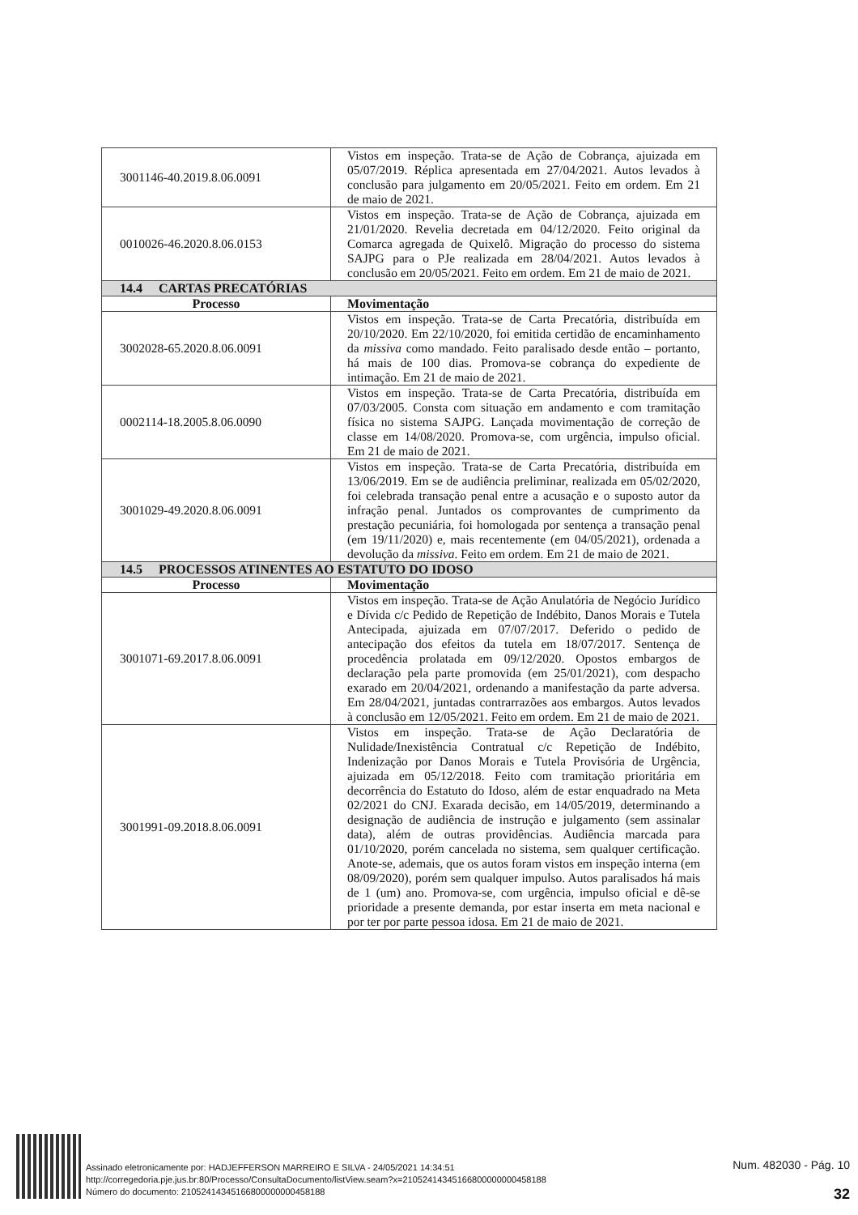| 3001146-40.2019.8.06.0091 | Vistos em inspeção. Trata-se de Ação de Cobrança, ajuizada em 05/07/2019. Réplica apresentada em 27/04/2021. Autos levados à conclusão para julgamento em 20/05/2021. Feito em ordem. Em 21 de maio de 2021. |
| 0010026-46.2020.8.06.0153 | Vistos em inspeção. Trata-se de Ação de Cobrança, ajuizada em 21/01/2020. Revelia decretada em 04/12/2020. Feito original da Comarca agregada de Quixelô. Migração do processo do sistema SAJPG para o PJe realizada em 28/04/2021. Autos levados à conclusão em 20/05/2021. Feito em ordem. Em 21 de maio de 2021. |
| 14.4 CARTAS PRECATÓRIAS | |
| Processo | Movimentação |
| 3002028-65.2020.8.06.0091 | Vistos em inspeção. Trata-se de Carta Precatória, distribuída em 20/10/2020. Em 22/10/2020, foi emitida certidão de encaminhamento da missiva como mandado. Feito paralisado desde então – portanto, há mais de 100 dias. Promova-se cobrança do expediente de intimação. Em 21 de maio de 2021. |
| 0002114-18.2005.8.06.0090 | Vistos em inspeção. Trata-se de Carta Precatória, distribuída em 07/03/2005. Consta com situação em andamento e com tramitação física no sistema SAJPG. Lançada movimentação de correção de classe em 14/08/2020. Promova-se, com urgência, impulso oficial. Em 21 de maio de 2021. |
| 3001029-49.2020.8.06.0091 | Vistos em inspeção. Trata-se de Carta Precatória, distribuída em 13/06/2019. Em se de audiência preliminar, realizada em 05/02/2020, foi celebrada transação penal entre a acusação e o suposto autor da infração penal. Juntados os comprovantes de cumprimento da prestação pecuniária, foi homologada por sentença a transação penal (em 19/11/2020) e, mais recentemente (em 04/05/2021), ordenada a devolução da missiva . Feito em ordem. Em 21 de maio de 2021. |
| 14.5 PROCESSOS ATINENTES AO ESTATUTO DO IDOSO | |
| Processo | Movimentação |
| 3001071-69.2017.8.06.0091 | Vistos em inspeção. Trata-se de Ação Anulatória de Negócio Jurídico e Dívida c/c Pedido de Repetição de Indébito, Danos Morais e Tutela Antecipada, ajuizada em 07/07/2017. Deferido o pedido de antecipação dos efeitos da tutela em 18/07/2017. Sentença de procedência prolatada em 09/12/2020. Opostos embargos de declaração pela parte promovida (em 25/01/2021), com despacho exarado em 20/04/2021, ordenando a manifestação da parte adversa. Em 28/04/2021, juntadas contrarrazões aos embargos. Autos levados à conclusão em 12/05/2021. Feito em ordem. Em 21 de maio de 2021. |
| 3001991-09.2018.8.06.0091 | Vistos em inspeção. Trata-se de Ação Declaratória de Nulidade/Inexistência Contratual c/c Repetição de Indébito, Indenização por Danos Morais e Tutela Provisória de Urgência, ajuizada em 05/12/2018. Feito com tramitação prioritária em decorrência do Estatuto do Idoso, além de estar enquadrado na Meta 02/2021 do CNJ. Exarada decisão, em 14/05/2019, determinando a designação de audiência de instrução e julgamento (sem assinalar data), além de outras providências. Audiência marcada para 01/10/2020, porém cancelada no sistema, sem qualquer certificação. Anote-se, ademais, que os autos foram vistos em inspeção interna (em 08/09/2020), porém sem qualquer impulso. Autos paralisados há mais de 1 (um) ano. Promova-se, com urgência, impulso oficial e dê-se prioridade a presente demanda, por estar inserta em meta nacional e por ter por parte pessoa idosa. Em 21 de maio de 2021. |
Assinado eletronicamente por: HADJEFFERSON MARREIRO E SILVA - 24/05/2021 14:34:51
http://corregedoria.pje.jus.br:80/Processo/ConsultaDocumento/listView.seam?x=21052414345166800000000458188
Número do documento: 21052414345166800000000458188
Num. 482030 - Pág. 10
32